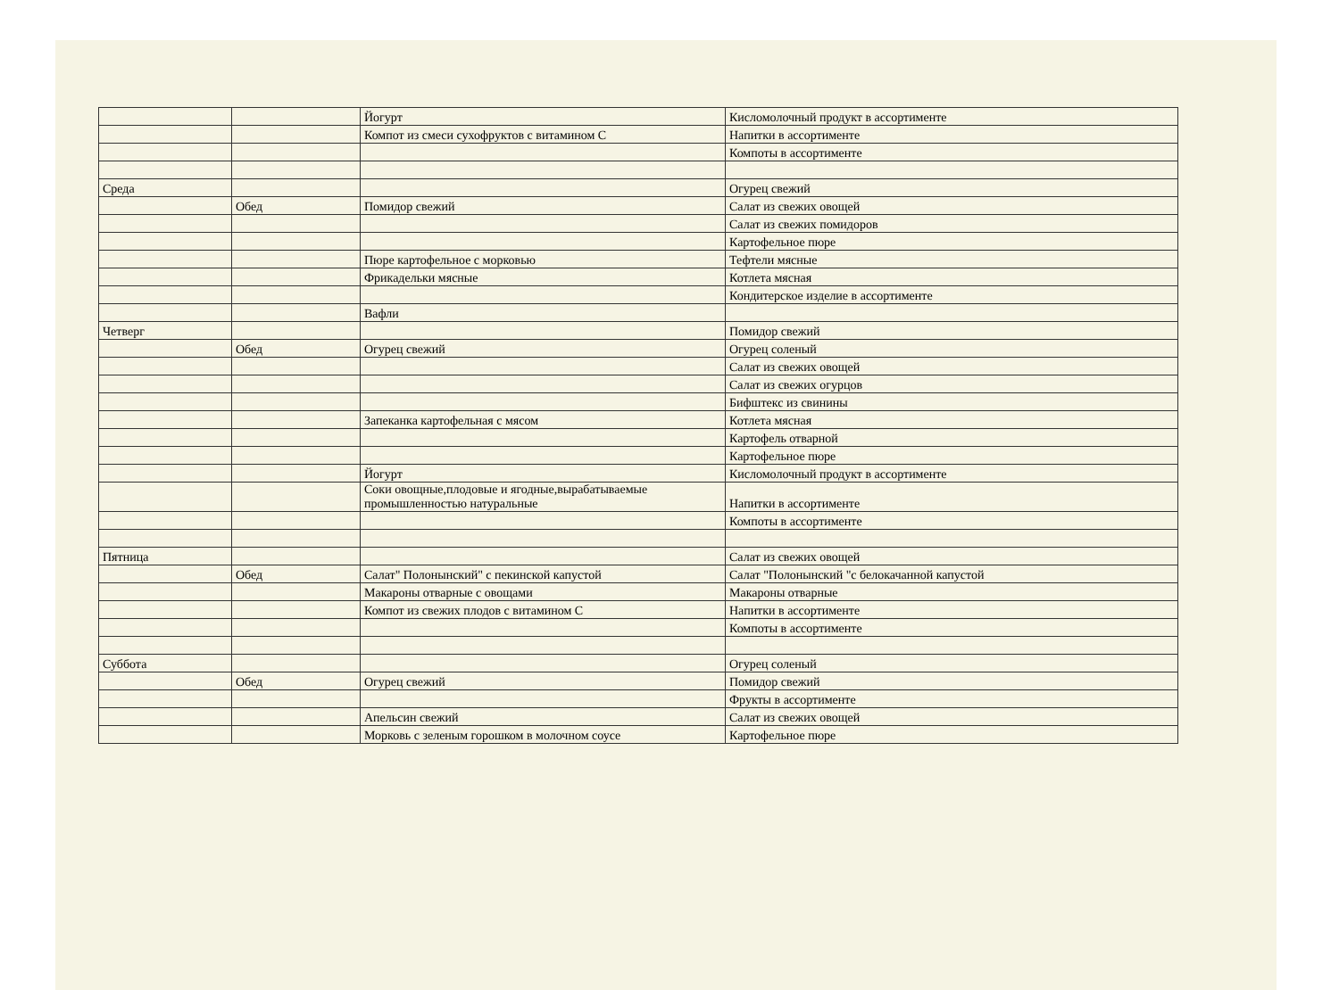| | | Йогурт | Кисломолочный продукт в ассортименте |
| | | Компот из смеси сухофруктов с витамином С | Напитки в ассортименте |
| | | | Компоты в ассортименте |
| Среда | | | Огурец свежий |
| | Обед | Помидор свежий | Салат из свежих овощей |
| | | | Салат из свежих помидоров |
| | | | Картофельное пюре |
| | | Пюре картофельное с морковью | Тефтели мясные |
| | | Фрикадельки мясные | Котлета мясная |
| | | | Кондитерское изделие в ассортименте |
| | | Вафли | |
| Четверг | | | Помидор свежий |
| | Обед | Огурец свежий | Огурец соленый |
| | | | Салат из свежих овощей |
| | | | Салат из свежих огурцов |
| | | | Бифштекс из свинины |
| | | Запеканка картофельная с мясом | Котлета мясная |
| | | | Картофель отварной |
| | | | Картофельное пюре |
| | | Йогурт | Кисломолочный продукт в ассортименте |
| | | Соки овощные,плодовые и ягодные,вырабатываемые промышленностью натуральные | Напитки в ассортименте |
| | | | Компоты в ассортименте |
| Пятница | | | Салат из свежих овощей |
| | Обед | Салат" Полонынский" с пекинской капустой | Салат "Полонынский "с белокачанной капустой |
| | | Макароны отварные с овощами | Макароны отварные |
| | | Компот из свежих плодов с витамином С | Напитки в ассортименте |
| | | | Компоты в ассортименте |
| Суббота | | | Огурец соленый |
| | Обед | Огурец свежий | Помидор свежий |
| | | | Фрукты в ассортименте |
| | | Апельсин свежий | Салат из свежих овощей |
| | | Морковь с зеленым горошком в молочном соусе | Картофельное пюре |